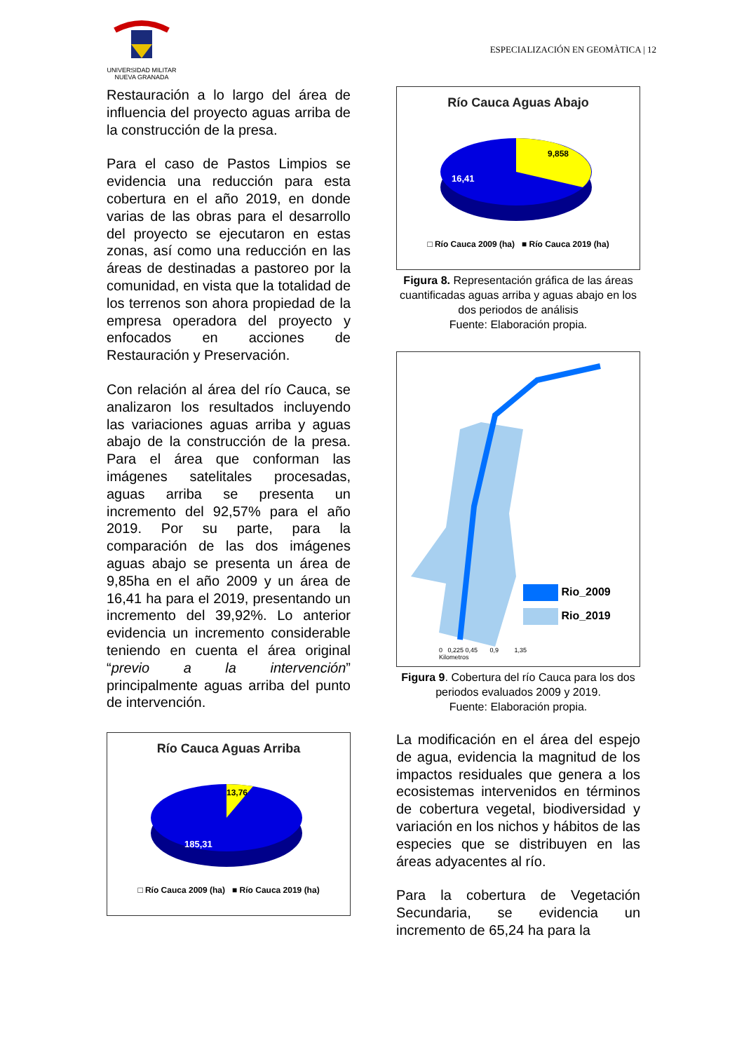UNIVERSIDAD MILITAR
NUEVA GRANADA
ESPECIALIZACIÓN EN GEOMÀTICA | 12
Restauración a lo largo del área de influencia del proyecto aguas arriba de la construcción de la presa.
Para el caso de Pastos Limpios se evidencia una reducción para esta cobertura en el año 2019, en donde varias de las obras para el desarrollo del proyecto se ejecutaron en estas zonas, así como una reducción en las áreas de destinadas a pastoreo por la comunidad, en vista que la totalidad de los terrenos son ahora propiedad de la empresa operadora del proyecto y enfocados en acciones de Restauración y Preservación.
Con relación al área del río Cauca, se analizaron los resultados incluyendo las variaciones aguas arriba y aguas abajo de la construcción de la presa. Para el área que conforman las imágenes satelitales procesadas, aguas arriba se presenta un incremento del 92,57% para el año 2019. Por su parte, para la comparación de las dos imágenes aguas abajo se presenta un área de 9,85ha en el año 2009 y un área de 16,41 ha para el 2019, presentando un incremento del 39,92%. Lo anterior evidencia un incremento considerable teniendo en cuenta el área original “previo a la intervención” principalmente aguas arriba del punto de intervención.
Río Cauca Aguas Arriba
13,76
185,31
□ Río Cauca 2009 (ha) ■ Río Cauca 2019 (ha)
Río Cauca Aguas Abajo
9,858
16,41
□ Río Cauca 2009 (ha) ■ Río Cauca 2019 (ha)
Figura 8. Representación gráfica de las áreas cuantificadas aguas arriba y aguas abajo en los dos periodos de análisis
Fuente: Elaboración propia.
Rio_2009
Rio_2019
0 0,225 0,45 0,9 1,35
Kilometros
Figura 9. Cobertura del río Cauca para los dos periodos evaluados 2009 y 2019.
Fuente: Elaboración propia.
La modificación en el área del espejo de agua, evidencia la magnitud de los impactos residuales que genera a los ecosistemas intervenidos en términos de cobertura vegetal, biodiversidad y variación en los nichos y hábitos de las especies que se distribuyen en las áreas adyacentes al río.
Para la cobertura de Vegetación Secundaria, se evidencia un incremento de 65,24 ha para la